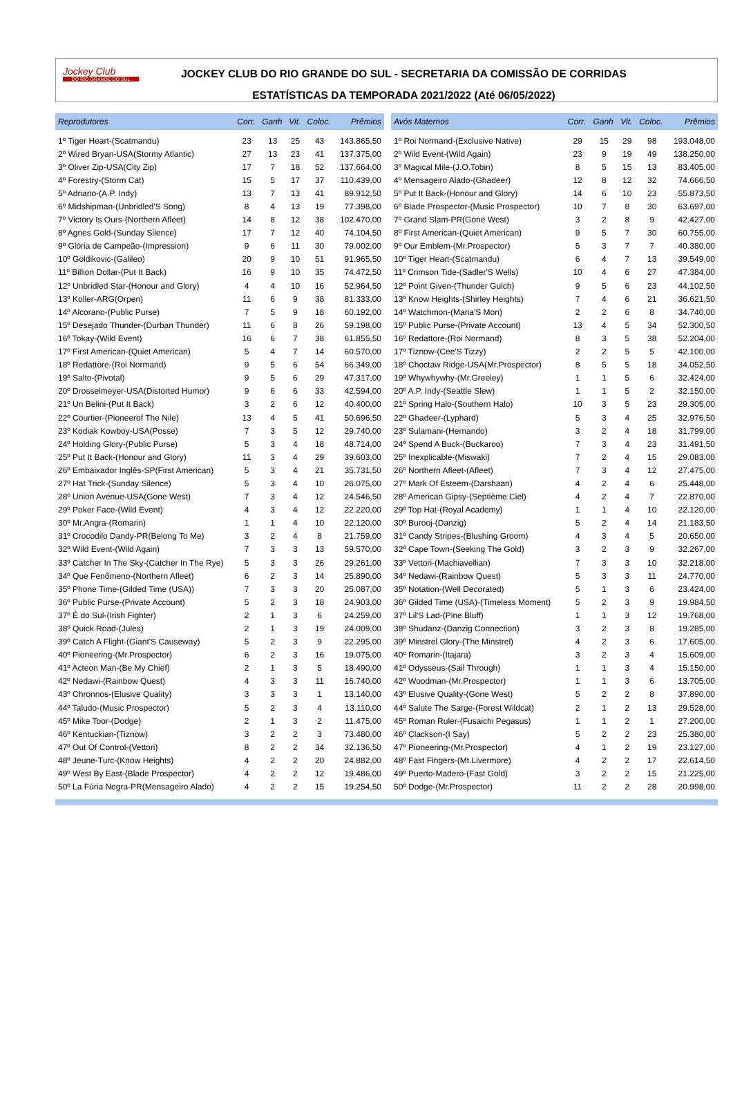Jockey Club
DO RIO GRANDE DO SUL
JOCKEY CLUB DO RIO GRANDE DO SUL - SECRETARIA DA COMISSÃO DE CORRIDAS
ESTATÍSTICAS DA TEMPORADA 2021/2022 (Até 06/05/2022)
| Reprodutores | Corr. | Ganh | Vit. | Coloc. | Prêmios |
| --- | --- | --- | --- | --- | --- |
| 1º Tiger Heart-(Scatmandu) | 23 | 13 | 25 | 43 | 143.865,50 |
| 2º Wired Bryan-USA(Stormy Atlantic) | 27 | 13 | 23 | 41 | 137.375,00 |
| 3º Oliver Zip-USA(City Zip) | 17 | 7 | 18 | 52 | 137.664,00 |
| 4º Forestry-(Storm Cat) | 15 | 5 | 17 | 37 | 110.439,00 |
| 5º Adriano-(A.P. Indy) | 13 | 7 | 13 | 41 | 89.912,50 |
| 6º Midshipman-(Unbridled'S Song) | 8 | 4 | 13 | 19 | 77.398,00 |
| 7º Victory Is Ours-(Northern Afleet) | 14 | 8 | 12 | 38 | 102.470,00 |
| 8º Agnes Gold-(Sunday Silence) | 17 | 7 | 12 | 40 | 74.104,50 |
| 9º Glória de Campeão-(Impression) | 9 | 6 | 11 | 30 | 79.002,00 |
| 10º Goldikovic-(Galileo) | 20 | 9 | 10 | 51 | 91.965,50 |
| 11º Billion Dollar-(Put It Back) | 16 | 9 | 10 | 35 | 74.472,50 |
| 12º Unbridled Star-(Honour and Glory) | 4 | 4 | 10 | 16 | 52.964,50 |
| 13º Koller-ARG(Orpen) | 11 | 6 | 9 | 38 | 81.333,00 |
| 14º Alcorano-(Public Purse) | 7 | 5 | 9 | 18 | 60.192,00 |
| 15º Desejado Thunder-(Durban Thunder) | 11 | 6 | 8 | 26 | 59.198,00 |
| 16º Tokay-(Wild Event) | 16 | 6 | 7 | 38 | 61.855,50 |
| 17º First American-(Quiet American) | 5 | 4 | 7 | 14 | 60.570,00 |
| 18º Redattore-(Roi Normand) | 9 | 5 | 6 | 54 | 66.349,00 |
| 19º Salto-(Pivotal) | 9 | 5 | 6 | 29 | 47.317,00 |
| 20º Drosselmeyer-USA(Distorted Humor) | 9 | 6 | 6 | 33 | 42.594,00 |
| 21º Un Belini-(Put It Back) | 3 | 2 | 6 | 12 | 40.400,00 |
| 22º Courtier-(Pioneerof The Nile) | 13 | 4 | 5 | 41 | 50.696,50 |
| 23º Kodiak Kowboy-USA(Posse) | 7 | 3 | 5 | 12 | 29.740,00 |
| 24º Holding Glory-(Public Purse) | 5 | 3 | 4 | 18 | 48.714,00 |
| 25º Put It Back-(Honour and Glory) | 11 | 3 | 4 | 29 | 39.603,00 |
| 26º Embaixador Inglês-SP(First American) | 5 | 3 | 4 | 21 | 35.731,50 |
| 27º Hat Trick-(Sunday Silence) | 5 | 3 | 4 | 10 | 26.075,00 |
| 28º Union Avenue-USA(Gone West) | 7 | 3 | 4 | 12 | 24.546,50 |
| 29º Poker Face-(Wild Event) | 4 | 3 | 4 | 12 | 22.220,00 |
| 30º Mr.Angra-(Romarin) | 1 | 1 | 4 | 10 | 22.120,00 |
| 31º Crocodilo Dandy-PR(Belong To Me) | 3 | 2 | 4 | 8 | 21.759,00 |
| 32º Wild Event-(Wild Again) | 7 | 3 | 3 | 13 | 59.570,00 |
| 33º Catcher In The Sky-(Catcher In The Rye) | 5 | 3 | 3 | 26 | 29.261,00 |
| 34º Que Fenômeno-(Northern Afleet) | 6 | 2 | 3 | 14 | 25.890,00 |
| 35º Phone Time-(Gilded Time (USA)) | 7 | 3 | 3 | 20 | 25.087,00 |
| 36º Public Purse-(Private Account) | 5 | 2 | 3 | 18 | 24.903,00 |
| 37º É do Sul-(Irish Fighter) | 2 | 1 | 3 | 6 | 24.259,00 |
| 38º Quick Road-(Jules) | 2 | 1 | 3 | 19 | 24.009,00 |
| 39º Catch A Flight-(Giant'S Causeway) | 5 | 2 | 3 | 9 | 22.295,00 |
| 40º Pioneering-(Mr.Prospector) | 6 | 2 | 3 | 16 | 19.075,00 |
| 41º Acteon Man-(Be My Chief) | 2 | 1 | 3 | 5 | 18.490,00 |
| 42º Nedawi-(Rainbow Quest) | 4 | 3 | 3 | 11 | 16.740,00 |
| 43º Chronnos-(Elusive Quality) | 3 | 3 | 3 | 1 | 13.140,00 |
| 44º Taludo-(Music Prospector) | 5 | 2 | 3 | 4 | 13.110,00 |
| 45º Mike Toor-(Dodge) | 2 | 1 | 3 | 2 | 11.475,00 |
| 46º Kentuckian-(Tiznow) | 3 | 2 | 2 | 3 | 73.480,00 |
| 47º Out Of Control-(Vettori) | 8 | 2 | 2 | 34 | 32.136,50 |
| 48º Jeune-Turc-(Know Heights) | 4 | 2 | 2 | 20 | 24.882,00 |
| 49º West By East-(Blade Prospector) | 4 | 2 | 2 | 12 | 19.486,00 |
| 50º La Fúria Negra-PR(Mensageiro Alado) | 4 | 2 | 2 | 15 | 19.254,50 |
| Avós Maternos | Corr. | Ganh | Vit. | Coloc. | Prêmios |
| --- | --- | --- | --- | --- | --- |
| 1º Roi Normand-(Exclusive Native) | 29 | 15 | 29 | 98 | 193.048,00 |
| 2º Wild Event-(Wild Again) | 23 | 9 | 19 | 49 | 138.250,00 |
| 3º Magical Mile-(J.O.Tobin) | 8 | 5 | 15 | 13 | 83.405,00 |
| 4º Mensageiro Alado-(Ghadeer) | 12 | 8 | 12 | 32 | 74.666,50 |
| 5º Put It Back-(Honour and Glory) | 14 | 6 | 10 | 23 | 55.873,50 |
| 6º Blade Prospector-(Music Prospector) | 10 | 7 | 8 | 30 | 63.697,00 |
| 7º Grand Slam-PR(Gone West) | 3 | 2 | 8 | 9 | 42.427,00 |
| 8º First American-(Quiet American) | 9 | 5 | 7 | 30 | 60.755,00 |
| 9º Our Emblem-(Mr.Prospector) | 5 | 3 | 7 | 7 | 40.380,00 |
| 10º Tiger Heart-(Scatmandu) | 6 | 4 | 7 | 13 | 39.549,00 |
| 11º Crimson Tide-(Sadler'S Wells) | 10 | 4 | 6 | 27 | 47.384,00 |
| 12º Point Given-(Thunder Gulch) | 9 | 5 | 6 | 23 | 44.102,50 |
| 13º Know Heights-(Shirley Heights) | 7 | 4 | 6 | 21 | 36.621,50 |
| 14º Watchmon-(Maria'S Mon) | 2 | 2 | 6 | 8 | 34.740,00 |
| 15º Public Purse-(Private Account) | 13 | 4 | 5 | 34 | 52.300,50 |
| 16º Redattore-(Roi Normand) | 8 | 3 | 5 | 38 | 52.204,00 |
| 17º Tiznow-(Cee'S Tizzy) | 2 | 2 | 5 | 5 | 42.100,00 |
| 18º Choctaw Ridge-USA(Mr.Prospector) | 8 | 5 | 5 | 18 | 34.052,50 |
| 19º Whywhywhy-(Mr.Greeley) | 1 | 1 | 5 | 6 | 32.424,00 |
| 20º A.P. Indy-(Seattle Slew) | 1 | 1 | 5 | 2 | 32.150,00 |
| 21º Spring Halo-(Southern Halo) | 10 | 3 | 5 | 23 | 29.305,00 |
| 22º Ghadeer-(Lyphard) | 5 | 3 | 4 | 25 | 32.976,50 |
| 23º Sulamani-(Hernando) | 3 | 2 | 4 | 18 | 31.799,00 |
| 24º Spend A Buck-(Buckaroo) | 7 | 3 | 4 | 23 | 31.491,50 |
| 25º Inexplicable-(Miswaki) | 7 | 2 | 4 | 15 | 29.083,00 |
| 26º Northern Afleet-(Afleet) | 7 | 3 | 4 | 12 | 27.475,00 |
| 27º Mark Of Esteem-(Darshaan) | 4 | 2 | 4 | 6 | 25.448,00 |
| 28º American Gipsy-(Septième Ciel) | 4 | 2 | 4 | 7 | 22.870,00 |
| 29º Top Hat-(Royal Academy) | 1 | 1 | 4 | 10 | 22.120,00 |
| 30º Burooj-(Danzig) | 5 | 2 | 4 | 14 | 21.183,50 |
| 31º Candy Stripes-(Blushing Groom) | 4 | 3 | 4 | 5 | 20.650,00 |
| 32º Cape Town-(Seeking The Gold) | 3 | 2 | 3 | 9 | 32.267,00 |
| 33º Vettori-(Machiavellian) | 7 | 3 | 3 | 10 | 32.218,00 |
| 34º Nedawi-(Rainbow Quest) | 5 | 3 | 3 | 11 | 24.770,00 |
| 35º Notation-(Well Decorated) | 5 | 1 | 3 | 6 | 23.424,00 |
| 36º Gilded Time (USA)-(Timeless Moment) | 5 | 2 | 3 | 9 | 19.984,50 |
| 37º Lil'S Lad-(Pine Bluff) | 1 | 1 | 3 | 12 | 19.768,00 |
| 38º Shudanz-(Danzig Connection) | 3 | 2 | 3 | 8 | 19.285,00 |
| 39º Minstrel Glory-(The Minstrel) | 4 | 2 | 3 | 6 | 17.605,00 |
| 40º Romarin-(Itajara) | 3 | 2 | 3 | 4 | 15.609,00 |
| 41º Odysseus-(Sail Through) | 1 | 1 | 3 | 4 | 15.150,00 |
| 42º Woodman-(Mr.Prospector) | 1 | 1 | 3 | 6 | 13.705,00 |
| 43º Elusive Quality-(Gone West) | 5 | 2 | 2 | 8 | 37.890,00 |
| 44º Salute The Sarge-(Forest Wildcat) | 2 | 1 | 2 | 13 | 29.528,00 |
| 45º Roman Ruler-(Fusaichi Pegasus) | 1 | 1 | 2 | 1 | 27.200,00 |
| 46º Clackson-(I Say) | 5 | 2 | 2 | 23 | 25.380,00 |
| 47º Pioneering-(Mr.Prospector) | 4 | 1 | 2 | 19 | 23.127,00 |
| 48º Fast Fingers-(Mt.Livermore) | 4 | 2 | 2 | 17 | 22.614,50 |
| 49º Puerto-Madero-(Fast Gold) | 3 | 2 | 2 | 15 | 21.225,00 |
| 50º Dodge-(Mr.Prospector) | 11 | 2 | 2 | 28 | 20.998,00 |